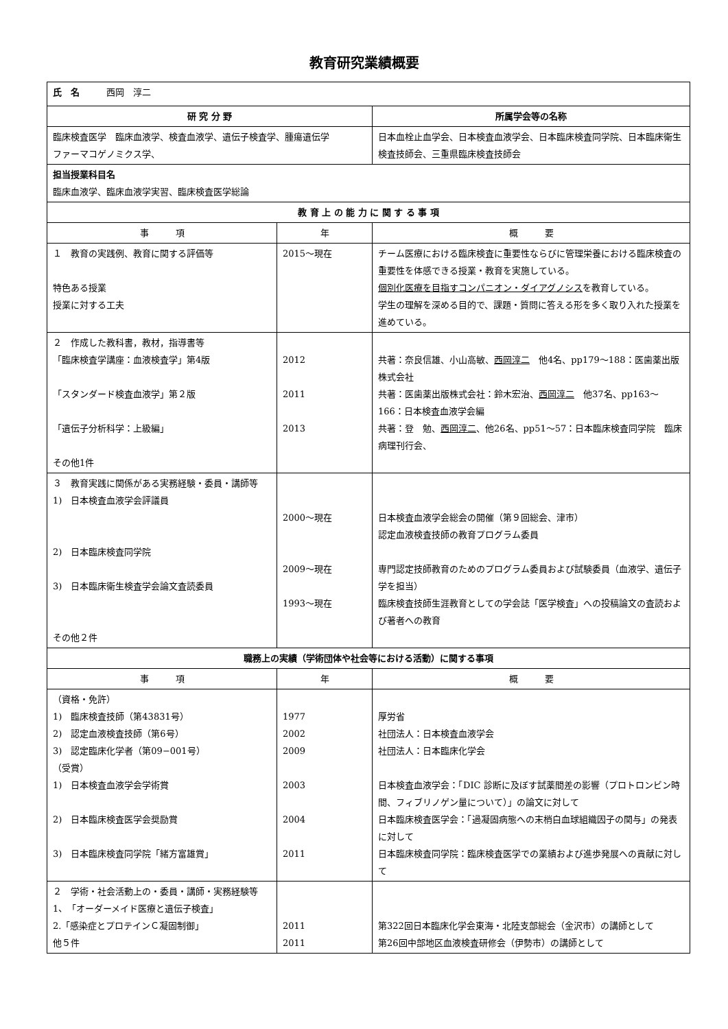教育研究業績概要
| 氏 名 西岡 淳二 | | |
| 研 究 分 野 | | 所属学会等の名称 |
| 臨床検査医学 臨床血液学、検査血液学、遺伝子検査学、腫瘍遺伝学 ファーマコゲノミクス学、 | | 日本血栓止血学会、日本検査血液学会、日本臨床検査同学院、日本臨床衛生検査技師会、三重県臨床検査技師会 |
| 担当授業科目名 臨床血液学、臨床血液学実習、臨床検査医学総論 | | |
| 教 育 上 の 能 力 に 関 す る 事 項 | | |
| 事 項 | 年 | 概 要 |
| １ 教育の実践例、教育に関する評価等 特色ある授業 授業に対する工夫 | 2015～現在 | チーム医療における臨床検査に重要性ならびに管理栄養における臨床検査の重要性を体感できる授業・教育を実施している。 個別化医療を目指すコンパニオン・ダイアグノシス を教育している。 学生の理解を深める目的で、課題・質問に答える形を多く取り入れた授業を進めている。 |
| ２ 作成した教科書，教材，指導書等 「臨床検査学講座：血液検査学」第4版 「スタンダード検査血液学」第２版 「遺伝子分析科学：上級編」 その他1件 | 2012 2011 2013 | 共著：奈良信雄、小山高敏、 西岡淳二 他4名、pp179～188：医歯薬出版株式会社 共著：医歯薬出版株式会社：鈴木宏治、 西岡淳二 他37名、pp163～166：日本検査血液学会編 共著：登 勉、 西岡淳二 、他26名、pp51～57：日本臨床検査同学院 臨床病理刊行会、 |
| ３ 教育実践に関係がある実務経験・委員・講師等 1) 日本検査血液学会評議員 2) 日本臨床検査同学院 3) 日本臨床衛生検査学会論文査読委員 その他２件 | 2000～現在 2009～現在 1993～現在 | 日本検査血液学会総会の開催（第９回総会、津市） 認定血液検査技師の教育プログラム委員 専門認定技師教育のためのプログラム委員および試験委員（血液学、遺伝子学を担当） 臨床検査技師生涯教育としての学会誌「医学検査」への投稿論文の査読および著者への教育 |
| 職務上の実績（学術団体や社会等における活動）に関する事項 | | |
| 事 項 | 年 | 概 要 |
| （資格・免許） 1) 臨床検査技師（第43831号） 2) 認定血液検査技師（第6号） 3) 認定臨床化学者（第09−001号） （受賞） 1) 日本検査血液学会学術賞 2) 日本臨床検査医学会奨励賞 3) 日本臨床検査同学院「緒方富雄賞」 | 1977 2002 2009 2003 2004 2011 | 厚労省 社団法人：日本検査血液学会 社団法人：日本臨床化学会 日本検査血液学会：「DIC 診断に及ぼす試薬間差の影響（プロトロンビン時間、フィブリノゲン量について）」の論文に対して 日本臨床検査医学会：「過凝固病態への末梢白血球組織因子の関与」の発表に対して 日本臨床検査同学院：臨床検査医学での業績および進歩発展への貢献に対して |
| ２ 学術・社会活動上の・委員・講師・実務経験等 1、「オーダーメイド医療と遺伝子検査」 2.「感染症とプロテインＣ凝固制御」 他５件 | 2011 2011 | 第322回日本臨床化学会東海・北陸支部総会（金沢市）の講師として 第26回中部地区血液検査研修会（伊勢市）の講師として |